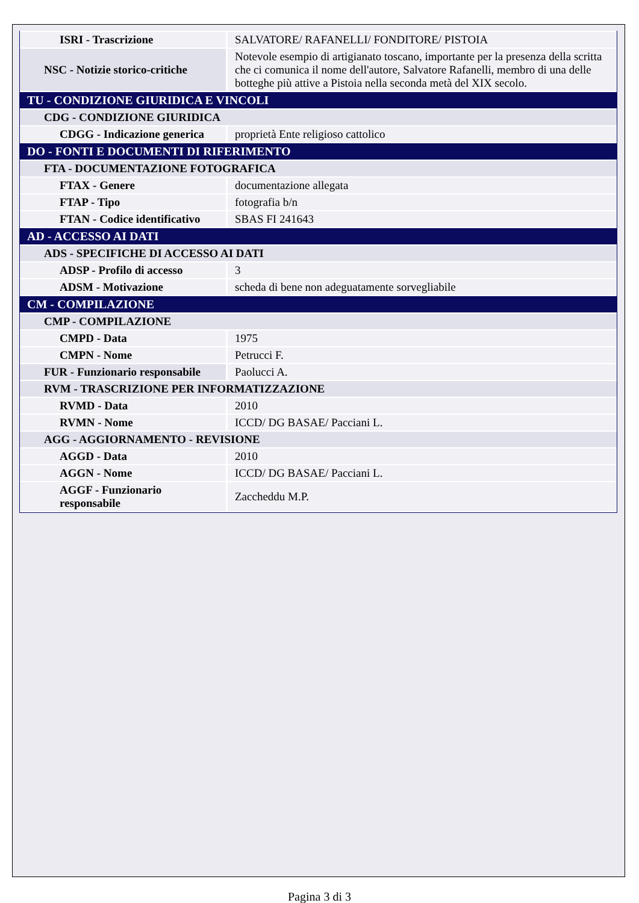| ISRI - Trascrizione | SALVATORE/ RAFANELLI/ FONDITORE/ PISTOIA |
| NSC - Notizie storico-critiche | Notevole esempio di artigianato toscano, importante per la presenza della scritta che ci comunica il nome dell'autore, Salvatore Rafanelli, membro di una delle botteghe più attive a Pistoia nella seconda metà del XIX secolo. |
| TU - CONDIZIONE GIURIDICA E VINCOLI | |
| CDG - CONDIZIONE GIURIDICA | |
| CDGG - Indicazione generica | proprietà Ente religioso cattolico |
| DO - FONTI E DOCUMENTI DI RIFERIMENTO | |
| FTA - DOCUMENTAZIONE FOTOGRAFICA | |
| FTAX - Genere | documentazione allegata |
| FTAP - Tipo | fotografia b/n |
| FTAN - Codice identificativo | SBAS FI 241643 |
| AD - ACCESSO AI DATI | |
| ADS - SPECIFICHE DI ACCESSO AI DATI | |
| ADSP - Profilo di accesso | 3 |
| ADSM - Motivazione | scheda di bene non adeguatamente sorvegliabile |
| CM - COMPILAZIONE | |
| CMP - COMPILAZIONE | |
| CMPD - Data | 1975 |
| CMPN - Nome | Petrucci F. |
| FUR - Funzionario responsabile | Paolucci A. |
| RVM - TRASCRIZIONE PER INFORMATIZZAZIONE | |
| RVMD - Data | 2010 |
| RVMN - Nome | ICCD/ DG BASAE/ Pacciani L. |
| AGG - AGGIORNAMENTO - REVISIONE | |
| AGGD - Data | 2010 |
| AGGN - Nome | ICCD/ DG BASAE/ Pacciani L. |
| AGGF - Funzionario responsabile | Zaccheddu M.P. |
Pagina 3 di 3